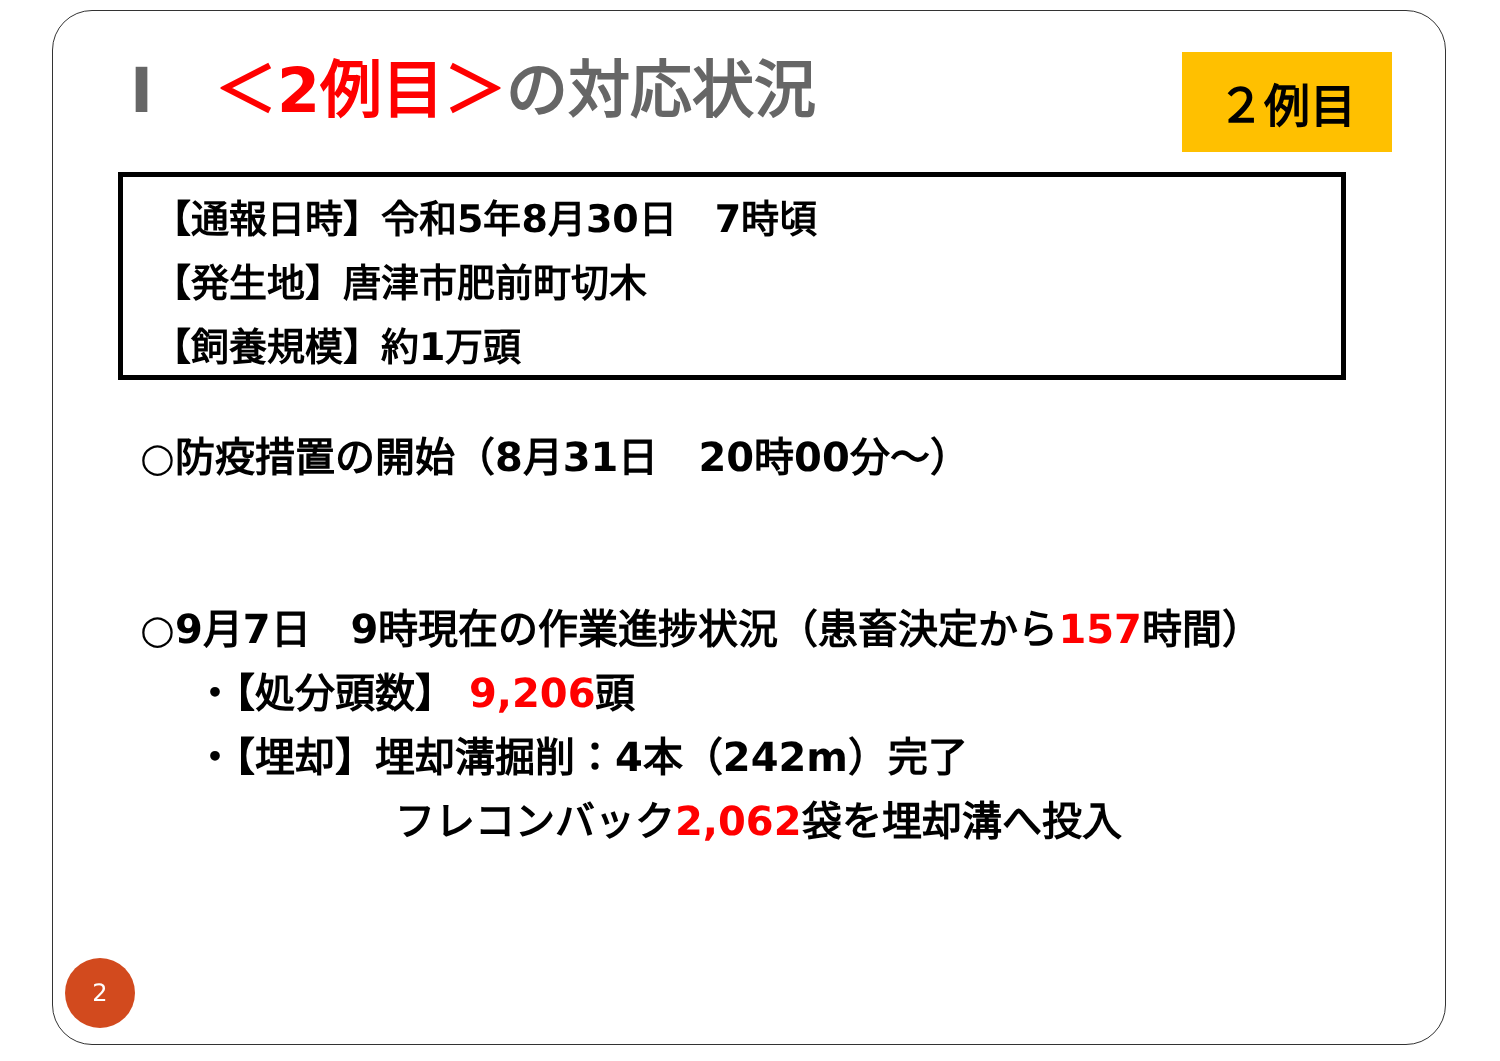I　＜2例目＞の対応状況 ２例目
【通報日時】令和5年8月30日　7時頃
【発生地】唐津市肥前町切木
【飼養規模】約1万頭
○防疫措置の開始（8月31日　20時00分～）
○9月7日　9時現在の作業進捗状況（患畜決定から157時間）
・【処分頭数】 9,206頭
・【埋却】埋却溝掘削：4本（242m）完了
フレコンバック2,062袋を埋却溝へ投入
2